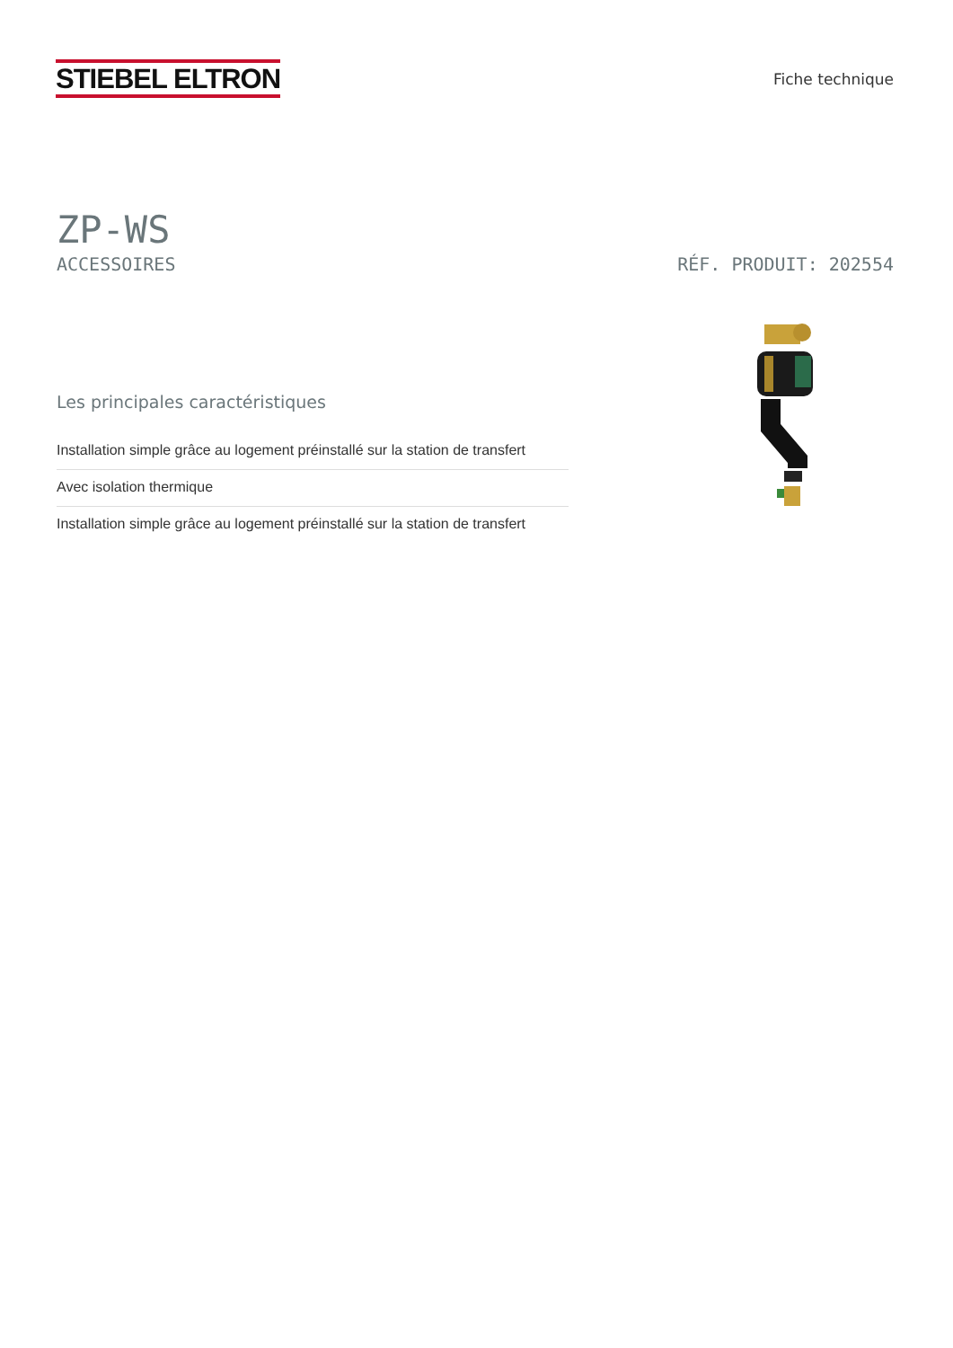STIEBEL ELTRON
Fiche technique
ZP-WS
ACCESSOIRES RÉF. PRODUIT: 202554
Les principales caractéristiques
Installation simple grâce au logement préinstallé sur la station de transfert
Avec isolation thermique
Installation simple grâce au logement préinstallé sur la station de transfert